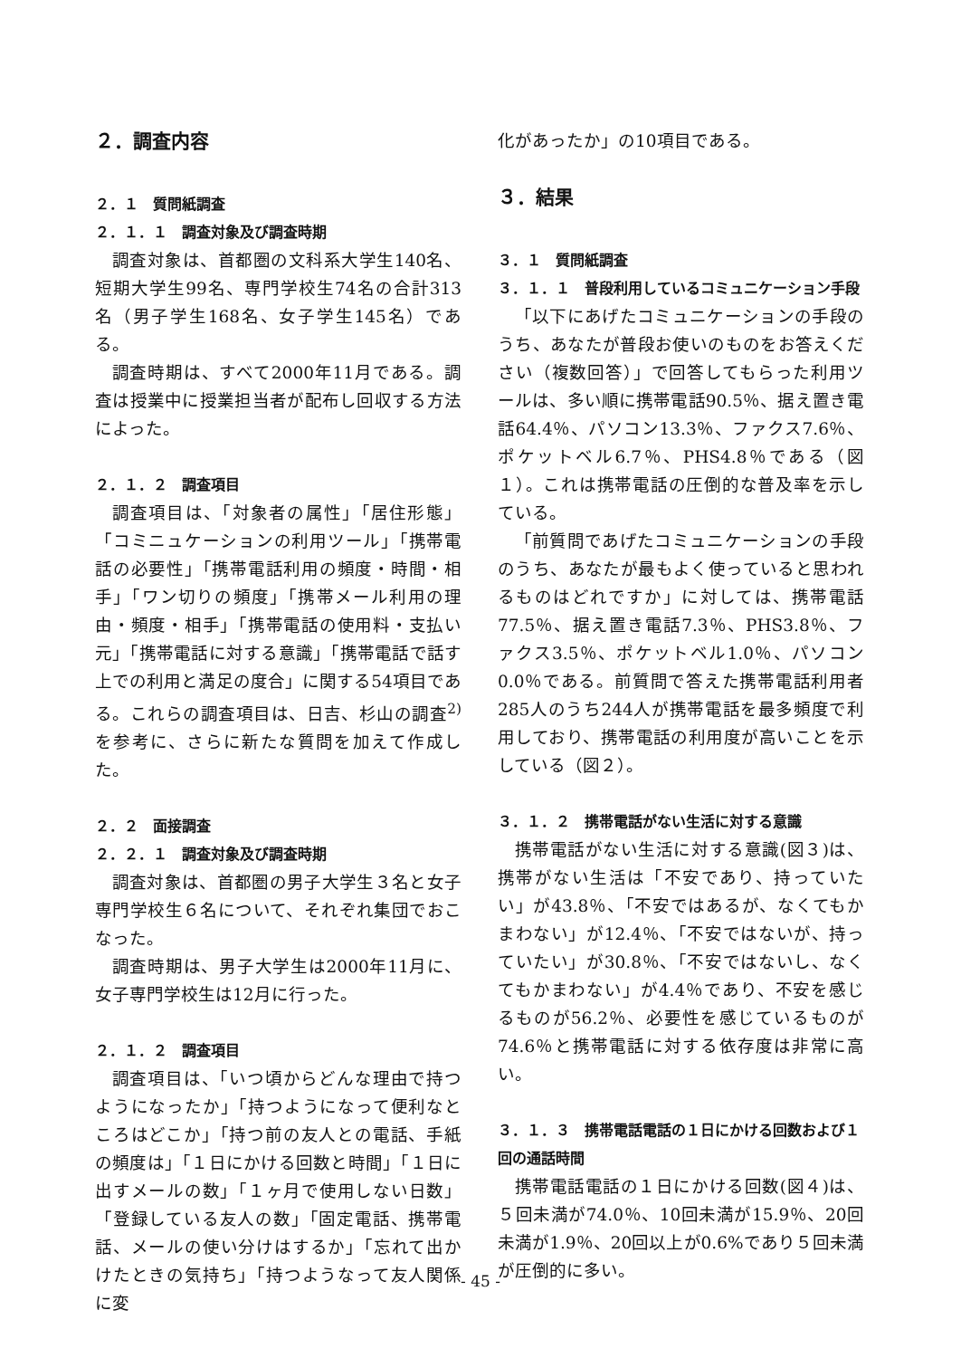２．調査内容
２．１　質問紙調査
２．１．１　調査対象及び調査時期
調査対象は、首都圏の文科系大学生140名、短期大学生99名、専門学校生74名の合計313名（男子学生168名、女子学生145名）である。
調査時期は、すべて2000年11月である。調査は授業中に授業担当者が配布し回収する方法によった。
２．１．２　調査項目
調査項目は、「対象者の属性」「居住形態」「コミニュケーションの利用ツール」「携帯電話の必要性」「携帯電話利用の頻度・時間・相手」「ワン切りの頻度」「携帯メール利用の理由・頻度・相手」「携帯電話の使用料・支払い元」「携帯電話に対する意識」「携帯電話で話す上での利用と満足の度合」に関する54項目である。これらの調査項目は、日吉、杉山の調査<sup>2)</sup>を参考に、さらに新たな質問を加えて作成した。
２．２　面接調査
２．２．１　調査対象及び調査時期
調査対象は、首都圏の男子大学生３名と女子専門学校生６名について、それぞれ集団でおこなった。
調査時期は、男子大学生は2000年11月に、女子専門学校生は12月に行った。
２．１．２　調査項目
調査項目は、「いつ頃からどんな理由で持つようになったか」「持つようになって便利なところはどこか」「持つ前の友人との電話、手紙の頻度は」「１日にかける回数と時間」「１日に出すメールの数」「１ヶ月で使用しない日数」「登録している友人の数」「固定電話、携帯電話、メールの使い分けはするか」「忘れて出かけたときの気持ち」「持つようなって友人関係に変
化があったか」の10項目である。
３．結果
３．１　質問紙調査
３．１．１　普段利用しているコミュニケーション手段
「以下にあげたコミュニケーションの手段のうち、あなたが普段お使いのものをお答えください（複数回答）」で回答してもらった利用ツールは、多い順に携帯電話90.5％、据え置き電話64.4％、パソコン13.3％、ファクス7.6％、ポケットベル6.7％、PHS4.8％である（図１）。これは携帯電話の圧倒的な普及率を示している。
「前質問であげたコミュニケーションの手段のうち、あなたが最もよく使っていると思われるものはどれですか」に対しては、携帯電話77.5％、据え置き電話7.3％、PHS3.8％、ファクス3.5％、ポケットベル1.0％、パソコン0.0％である。前質問で答えた携帯電話利用者285人のうち244人が携帯電話を最多頻度で利用しており、携帯電話の利用度が高いことを示している（図２）。
３．１．２　携帯電話がない生活に対する意識
携帯電話がない生活に対する意識(図３)は、携帯がない生活は「不安であり、持っていたい」が43.8％、「不安ではあるが、なくてもかまわない」が12.4％、「不安ではないが、持っていたい」が30.8％、「不安ではないし、なくてもかまわない」が4.4％であり、不安を感じるものが56.2％、必要性を感じているものが74.6％と携帯電話に対する依存度は非常に高い。
３．１．３　携帯電話電話の１日にかける回数および１回の通話時間
携帯電話電話の１日にかける回数(図４)は、５回未満が74.0％、10回未満が15.9％、20回未満が1.9％、20回以上が0.6%であり５回未満が圧倒的に多い。
- 45 -